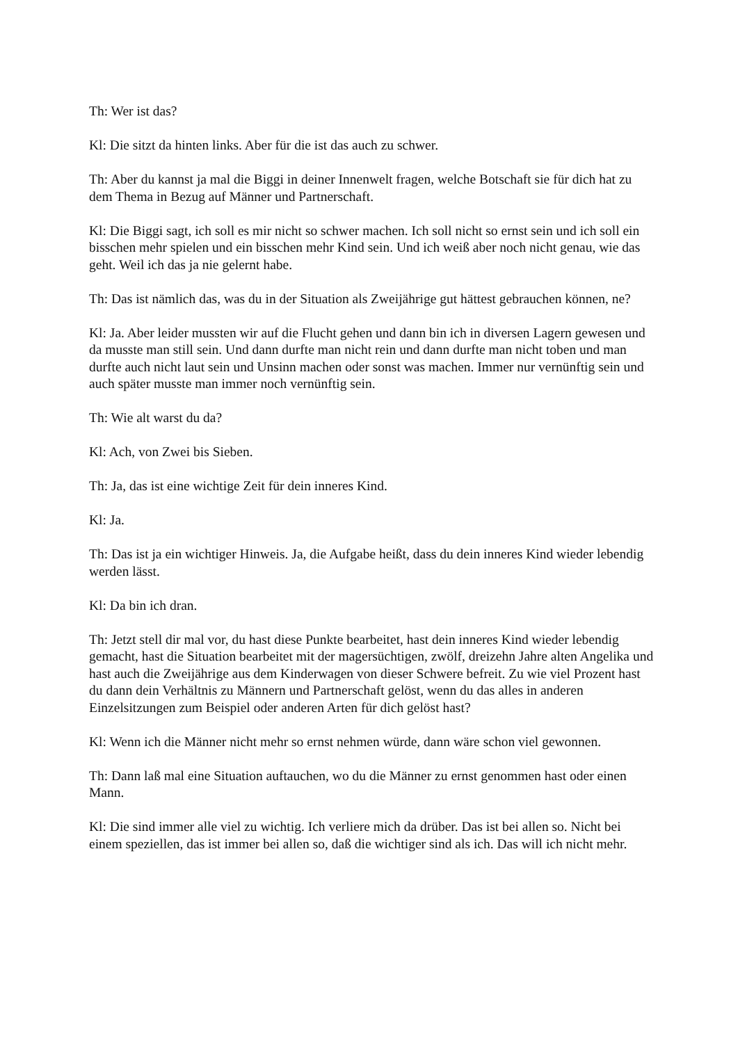Th: Wer ist das?
Kl: Die sitzt da hinten links. Aber für die ist das auch zu schwer.
Th: Aber du kannst ja mal die Biggi in deiner Innenwelt fragen, welche Botschaft sie für dich hat zu dem Thema in Bezug auf Männer und Partnerschaft.
Kl: Die Biggi sagt, ich soll es mir nicht so schwer machen. Ich soll nicht so ernst sein und ich soll ein bisschen mehr spielen und ein bisschen mehr Kind sein. Und ich weiß aber noch nicht genau, wie das geht. Weil ich das ja nie gelernt habe.
Th: Das ist nämlich das, was du in der Situation als Zweijährige gut hättest gebrauchen können, ne?
Kl: Ja. Aber leider mussten wir auf die Flucht gehen und dann bin ich in diversen Lagern gewesen und da musste man still sein. Und dann durfte man nicht rein und dann durfte man nicht toben und man durfte auch nicht laut sein und Unsinn machen oder sonst was machen. Immer nur vernünftig sein und auch später musste man immer noch vernünftig sein.
Th: Wie alt warst du da?
Kl: Ach, von Zwei bis Sieben.
Th: Ja, das ist eine wichtige Zeit für dein inneres Kind.
Kl: Ja.
Th: Das ist ja ein wichtiger Hinweis. Ja, die Aufgabe heißt, dass du dein inneres Kind wieder lebendig werden lässt.
Kl: Da bin ich dran.
Th: Jetzt stell dir mal vor, du hast diese Punkte bearbeitet, hast dein inneres Kind wieder lebendig gemacht, hast die Situation bearbeitet mit der magersüchtigen, zwölf, dreizehn Jahre alten Angelika und hast auch die Zweijährige aus dem Kinderwagen von dieser Schwere befreit. Zu wie viel Prozent hast du dann dein Verhältnis zu Männern und Partnerschaft gelöst, wenn du das alles in anderen Einzelsitzungen zum Beispiel oder anderen Arten für dich gelöst hast?
Kl: Wenn ich die Männer nicht mehr so ernst nehmen würde, dann wäre schon viel gewonnen.
Th: Dann laß mal eine Situation auftauchen, wo du die Männer zu ernst genommen hast oder einen Mann.
Kl: Die sind immer alle viel zu wichtig. Ich verliere mich da drüber. Das ist bei allen so. Nicht bei einem speziellen, das ist immer bei allen so, daß die wichtiger sind als ich. Das will ich nicht mehr.